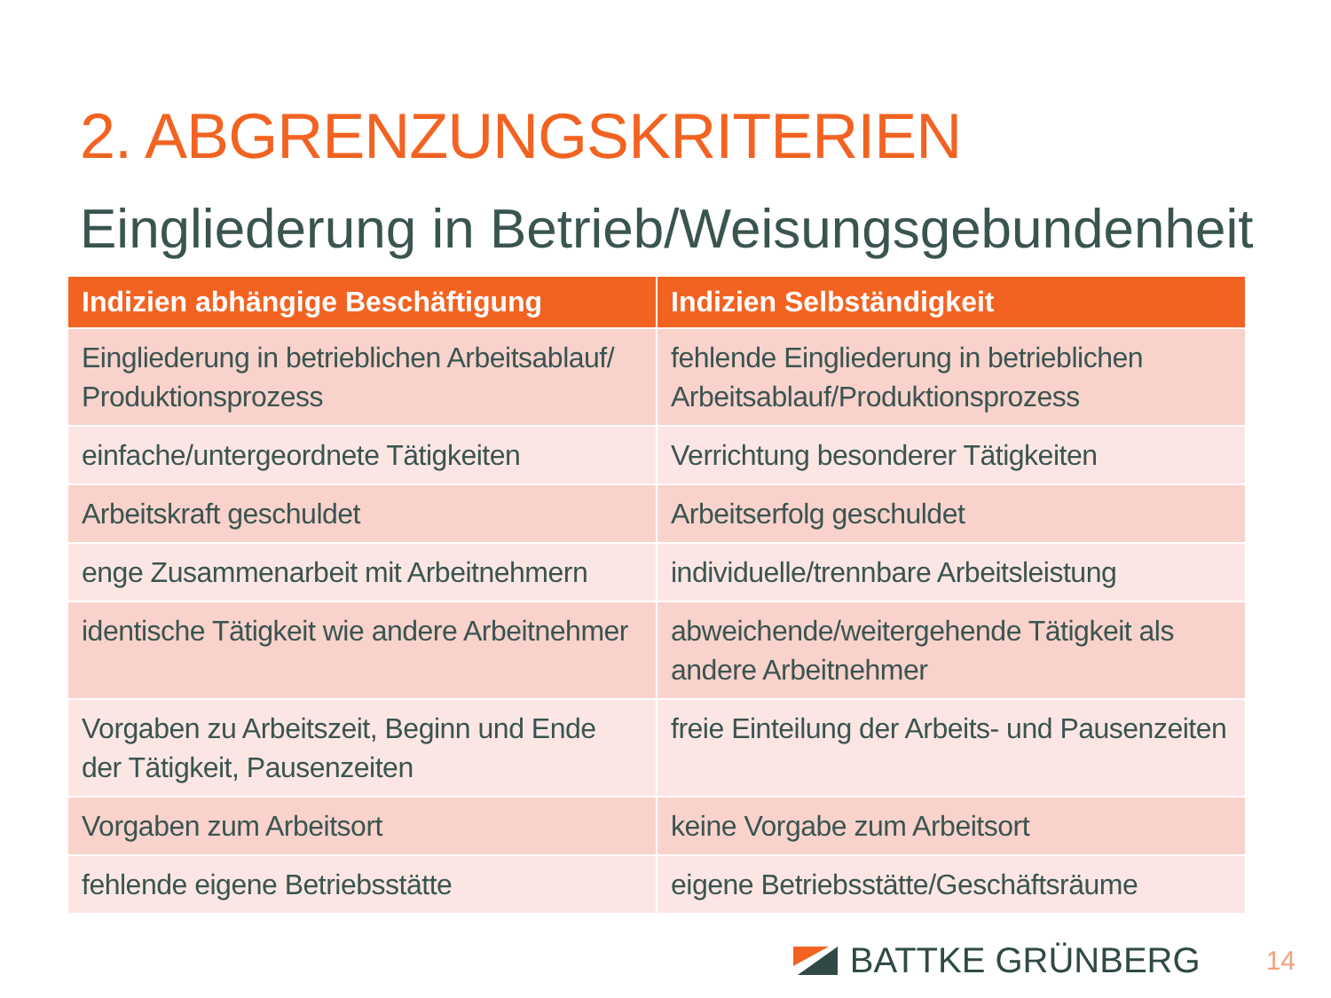2. ABGRENZUNGSKRITERIEN
Eingliederung in Betrieb/Weisungsgebundenheit
| Indizien abhängige Beschäftigung | Indizien Selbständigkeit |
| --- | --- |
| Eingliederung in betrieblichen Arbeitsablauf/ Produktionsprozess | fehlende Eingliederung in betrieblichen Arbeitsablauf/Produktionsprozess |
| einfache/untergeordnete Tätigkeiten | Verrichtung besonderer Tätigkeiten |
| Arbeitskraft geschuldet | Arbeitserfolg geschuldet |
| enge Zusammenarbeit mit Arbeitnehmern | individuelle/trennbare Arbeitsleistung |
| identische Tätigkeit wie andere Arbeitnehmer | abweichende/weitergehende Tätigkeit als andere Arbeitnehmer |
| Vorgaben zu Arbeitszeit, Beginn und Ende der Tätigkeit, Pausenzeiten | freie Einteilung der Arbeits- und Pausenzeiten |
| Vorgaben zum Arbeitsort | keine Vorgabe zum Arbeitsort |
| fehlende eigene Betriebsstätte | eigene Betriebsstätte/Geschäftsräume |
BATTKE GRÜNBERG 14